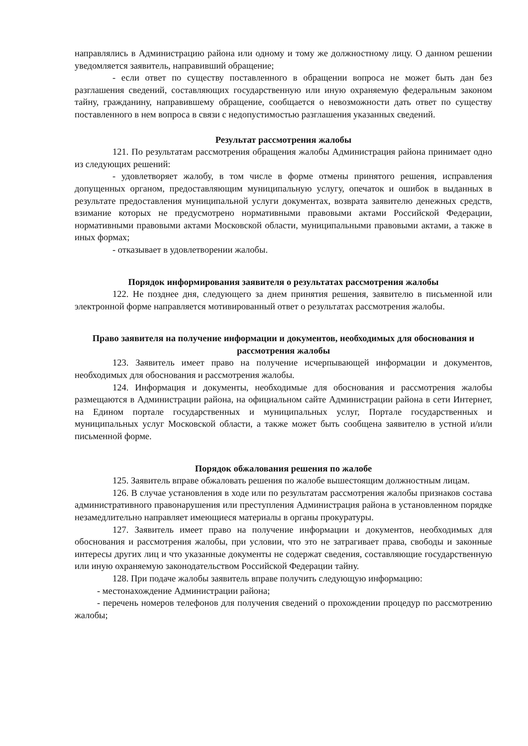направлялись в Администрацию района или одному и тому же должностному лицу. О данном решении уведомляется заявитель, направивший обращение;
- если ответ по существу поставленного в обращении вопроса не может быть дан без разглашения сведений, составляющих государственную или иную охраняемую федеральным законом тайну, гражданину, направившему обращение, сообщается о невозможности дать ответ по существу поставленного в нем вопроса в связи с недопустимостью разглашения указанных сведений.
Результат рассмотрения жалобы
121. По результатам рассмотрения обращения жалобы Администрация района принимает одно из следующих решений:
- удовлетворяет жалобу, в том числе в форме отмены принятого решения, исправления допущенных органом, предоставляющим муниципальную услугу, опечаток и ошибок в выданных в результате предоставления муниципальной услуги документах, возврата заявителю денежных средств, взимание которых не предусмотрено нормативными правовыми актами Российской Федерации, нормативными правовыми актами Московской области, муниципальными правовыми актами, а также в иных формах;
- отказывает в удовлетворении жалобы.
Порядок информирования заявителя о результатах рассмотрения жалобы
122. Не позднее дня, следующего за днем принятия решения, заявителю в письменной или электронной форме направляется мотивированный ответ о результатах рассмотрения жалобы.
Право заявителя на получение информации и документов, необходимых для обоснования и рассмотрения жалобы
123. Заявитель имеет право на получение исчерпывающей информации и документов, необходимых для обоснования и рассмотрения жалобы.
124. Информация и документы, необходимые для обоснования и рассмотрения жалобы размещаются в Администрации района, на официальном сайте Администрации района в сети Интернет, на Едином портале государственных и муниципальных услуг, Портале государственных и муниципальных услуг Московской области, а также может быть сообщена заявителю в устной и/или письменной форме.
Порядок обжалования решения по жалобе
125. Заявитель вправе обжаловать решения по жалобе вышестоящим должностным лицам.
126. В случае установления в ходе или по результатам рассмотрения жалобы признаков состава административного правонарушения или преступления Администрация района в установленном порядке незамедлительно направляет имеющиеся материалы в органы прокуратуры.
127. Заявитель имеет право на получение информации и документов, необходимых для обоснования и рассмотрения жалобы, при условии, что это не затрагивает права, свободы и законные интересы других лиц и что указанные документы не содержат сведения, составляющие государственную или иную охраняемую законодательством Российской Федерации тайну.
128. При подаче жалобы заявитель вправе получить следующую информацию:
- местонахождение Администрации района;
- перечень номеров телефонов для получения сведений о прохождении процедур по рассмотрению жалобы;